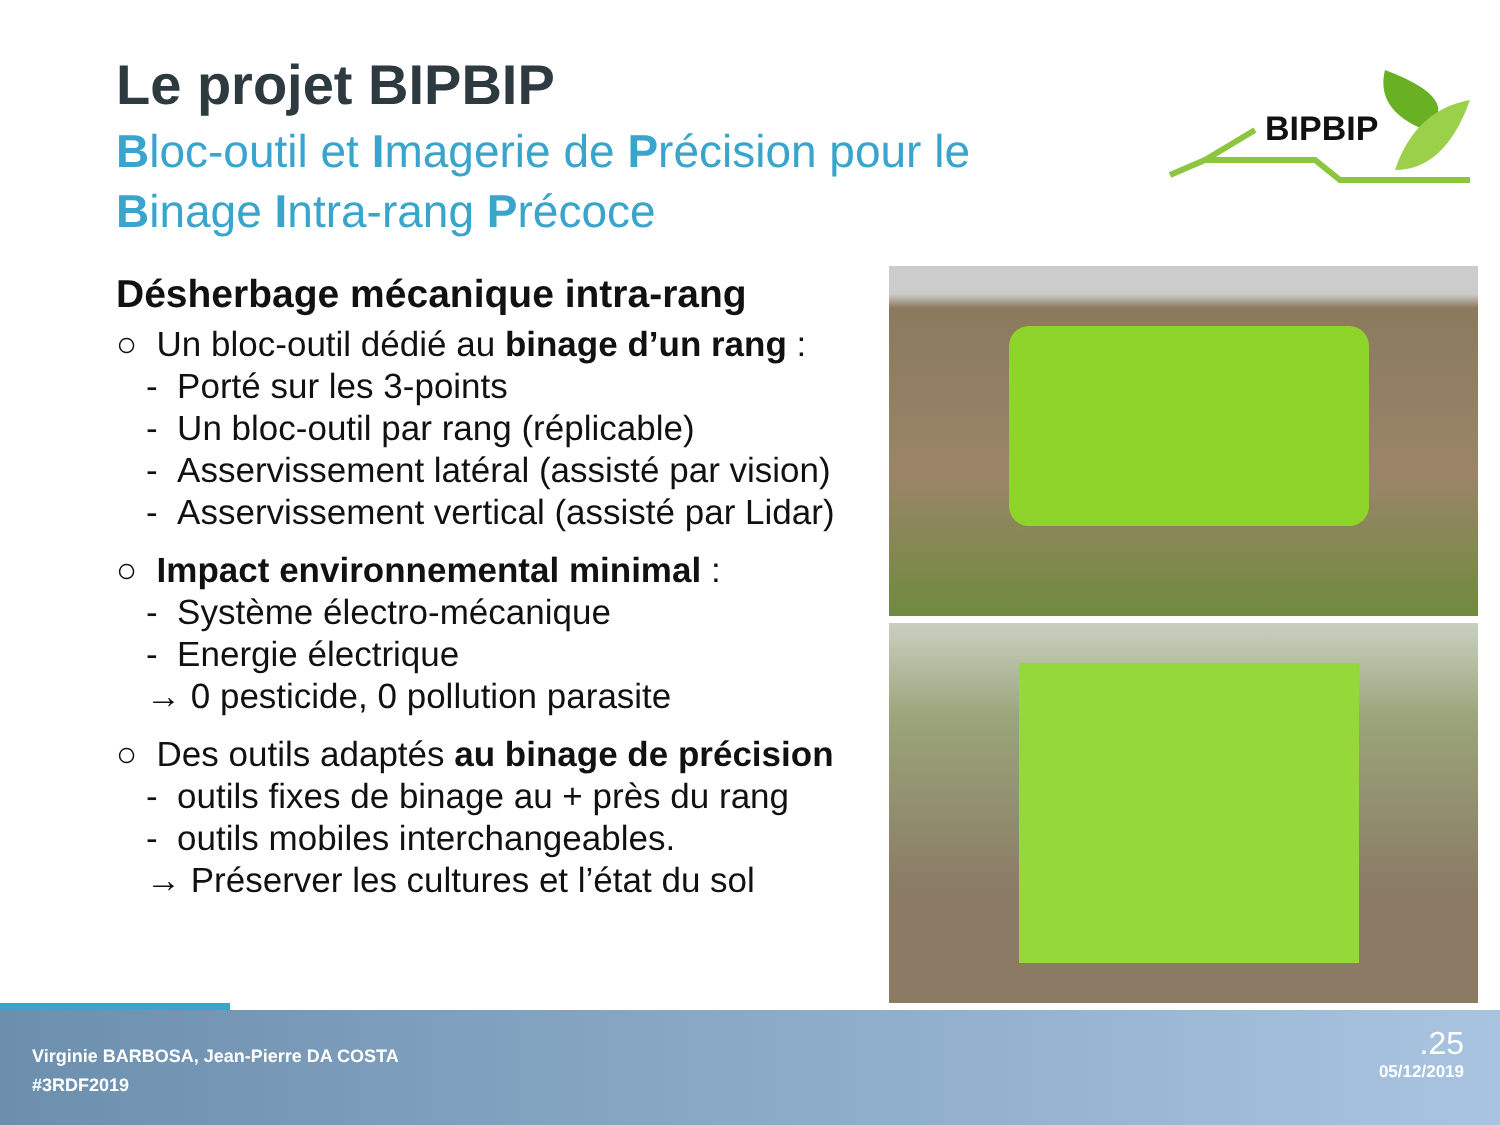Le projet BIPBIP
Bloc-outil et Imagerie de Précision pour le
Binage Intra-rang Précoce
BIPBIP
Désherbage mécanique intra-rang
○ Un bloc-outil dédié au binage d’un rang :
- Porté sur les 3-points
- Un bloc-outil par rang (réplicable)
- Asservissement latéral (assisté par vision)
- Asservissement vertical (assisté par Lidar)
○ Impact environnemental minimal :
- Système électro-mécanique
- Energie électrique
→ 0 pesticide, 0 pollution parasite
○ Des outils adaptés au binage de précision
- outils fixes de binage au + près du rang
- outils mobiles interchangeables.
→ Préserver les cultures et l’état du sol
Virginie BARBOSA, Jean-Pierre DA COSTA
#3RDF2019
.25
05/12/2019